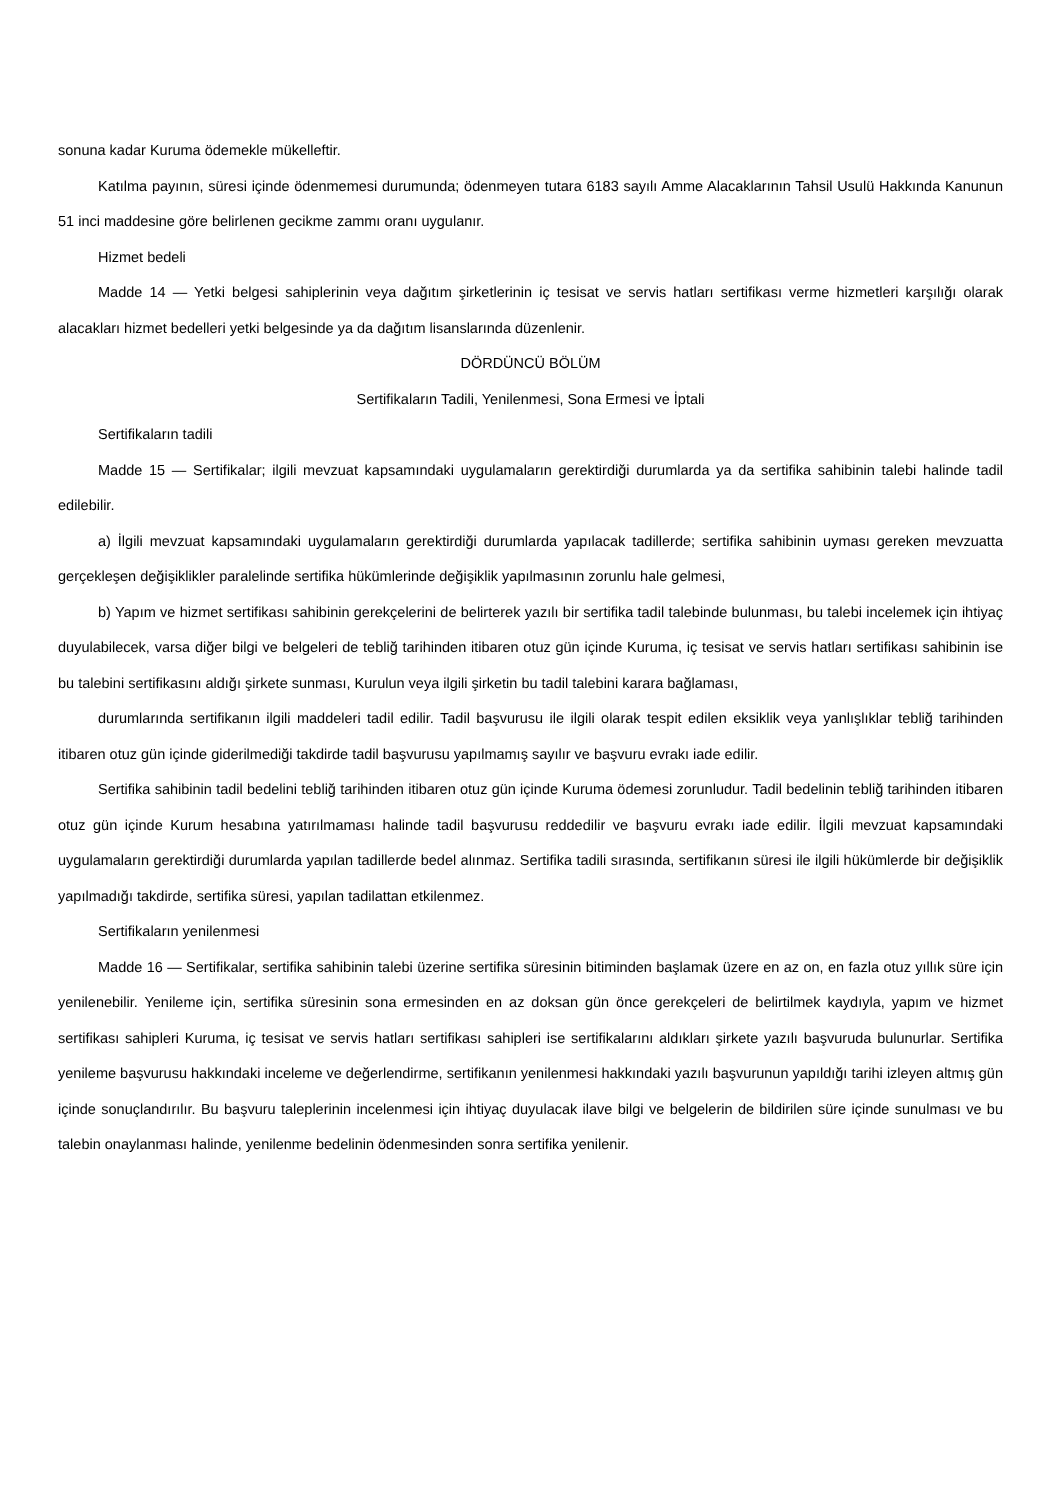sonuna kadar Kuruma ödemekle mükelleftir.
Katılma payının, süresi içinde ödenmemesi durumunda; ödenmeyen tutara 6183 sayılı Amme Alacaklarının Tahsil Usulü Hakkında Kanunun 51 inci maddesine göre belirlenen gecikme zammı oranı uygulanır.
Hizmet bedeli
Madde 14 — Yetki belgesi sahiplerinin veya dağıtım şirketlerinin iç tesisat ve servis hatları sertifikası verme hizmetleri karşılığı olarak alacakları hizmet bedelleri yetki belgesinde ya da dağıtım lisanslarında düzenlenir.
DÖRDÜNCÜ BÖLÜM
Sertifikaların Tadili, Yenilenmesi, Sona Ermesi ve İptali
Sertifikaların tadili
Madde 15 — Sertifikalar; ilgili mevzuat kapsamındaki uygulamaların gerektirdiği durumlarda ya da sertifika sahibinin talebi halinde tadil edilebilir.
a) İlgili mevzuat kapsamındaki uygulamaların gerektirdiği durumlarda yapılacak tadillerde; sertifika sahibinin uyması gereken mevzuatta gerçekleşen değişiklikler paralelinde sertifika hükümlerinde değişiklik yapılmasının zorunlu hale gelmesi,
b) Yapım ve hizmet sertifikası sahibinin gerekçelerini de belirterek yazılı bir sertifika tadil talebinde bulunması, bu talebi incelemek için ihtiyaç duyulabilecek, varsa diğer bilgi ve belgeleri de tebliğ tarihinden itibaren otuz gün içinde Kuruma, iç tesisat ve servis hatları sertifikası sahibinin ise bu talebini sertifikasını aldığı şirkete sunması, Kurulun veya ilgili şirketin bu tadil talebini karara bağlaması,
durumlarında sertifikanın ilgili maddeleri tadil edilir. Tadil başvurusu ile ilgili olarak tespit edilen eksiklik veya yanlışlıklar tebliğ tarihinden itibaren otuz gün içinde giderilmediği takdirde tadil başvurusu yapılmamış sayılır ve başvuru evrakı iade edilir.
Sertifika sahibinin tadil bedelini tebliğ tarihinden itibaren otuz gün içinde Kuruma ödemesi zorunludur. Tadil bedelinin tebliğ tarihinden itibaren otuz gün içinde Kurum hesabına yatırılmaması halinde tadil başvurusu reddedilir ve başvuru evrakı iade edilir. İlgili mevzuat kapsamındaki uygulamaların gerektirdiği durumlarda yapılan tadillerde bedel alınmaz. Sertifika tadili sırasında, sertifikanın süresi ile ilgili hükümlerde bir değişiklik yapılmadığı takdirde, sertifika süresi, yapılan tadilattan etkilenmez.
Sertifikaların yenilenmesi
Madde 16 — Sertifikalar, sertifika sahibinin talebi üzerine sertifika süresinin bitiminden başlamak üzere en az on, en fazla otuz yıllık süre için yenilenebilir. Yenileme için, sertifika süresinin sona ermesinden en az doksan gün önce gerekçeleri de belirtilmek kaydıyla, yapım ve hizmet sertifikası sahipleri Kuruma, iç tesisat ve servis hatları sertifikası sahipleri ise sertifikalarını aldıkları şirkete yazılı başvuruda bulunurlar. Sertifika yenileme başvurusu hakkındaki inceleme ve değerlendirme, sertifikanın yenilenmesi hakkındaki yazılı başvurunun yapıldığı tarihi izleyen altmış gün içinde sonuçlandırılır. Bu başvuru taleplerinin incelenmesi için ihtiyaç duyulacak ilave bilgi ve belgelerin de bildirilen süre içinde sunulması ve bu talebin onaylanması halinde, yenilenme bedelinin ödenmesinden sonra sertifika yenilenir.